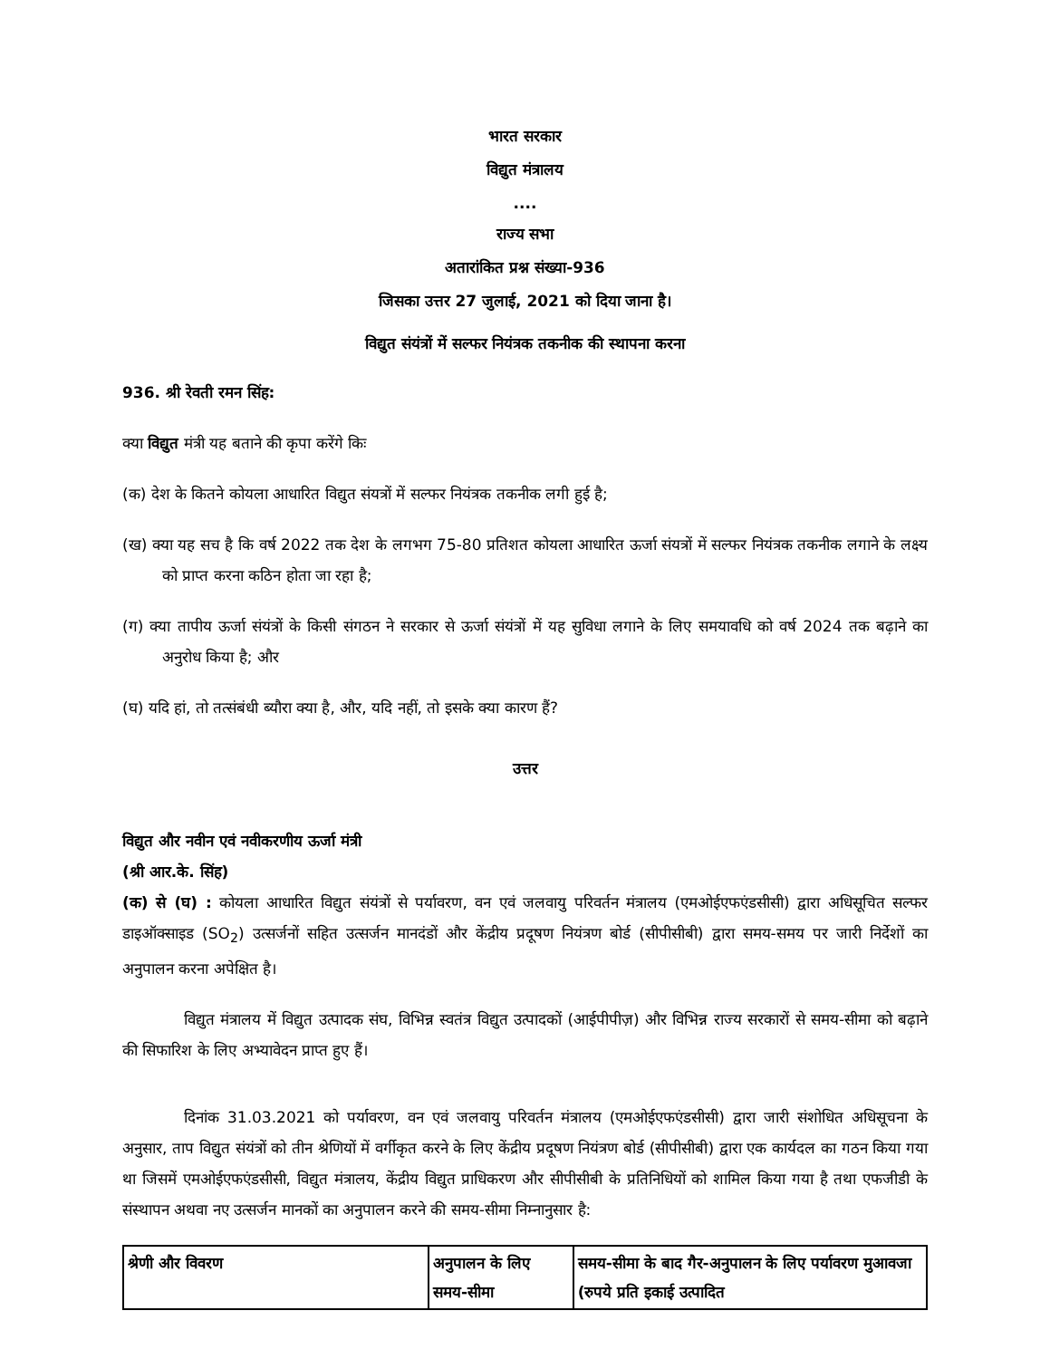भारत सरकार
विद्युत मंत्रालय
....
राज्य सभा
अतारांकित प्रश्न संख्या-936
जिसका उत्तर 27 जुलाई, 2021 को दिया जाना है।
विद्युत संयंत्रों में सल्फर नियंत्रक तकनीक की स्थापना करना
936. श्री रेवती रमन सिंह:
क्या विद्युत मंत्री यह बताने की कृपा करेंगे किः
(क) देश के कितने कोयला आधारित विद्युत संयत्रों में सल्फर नियंत्रक तकनीक लगी हुई है;
(ख) क्या यह सच है कि वर्ष 2022 तक देश के लगभग 75-80 प्रतिशत कोयला आधारित ऊर्जा संयत्रों में सल्फर नियंत्रक तकनीक लगाने के लक्ष्य को प्राप्त करना कठिन होता जा रहा है;
(ग) क्या तापीय ऊर्जा संयंत्रों के किसी संगठन ने सरकार से ऊर्जा संयंत्रों में यह सुविधा लगाने के लिए समयावधि को वर्ष 2024 तक बढ़ाने का अनुरोध किया है; और
(घ) यदि हां, तो तत्संबंधी ब्यौरा क्या है, और, यदि नहीं, तो इसके क्या कारण हैं?
उत्तर
विद्युत और नवीन एवं नवीकरणीय ऊर्जा मंत्री
(श्री आर.के. सिंह)
(क) से (घ) : कोयला आधारित विद्युत संयंत्रों से पर्यावरण, वन एवं जलवायु परिवर्तन मंत्रालय (एमओईएफएंडसीसी) द्वारा अधिसूचित सल्फर डाइऑक्साइड (SO<sub>2</sub>) उत्सर्जनों सहित उत्सर्जन मानदंडों और केंद्रीय प्रदूषण नियंत्रण बोर्ड (सीपीसीबी) द्वारा समय-समय पर जारी निर्देशों का अनुपालन करना अपेक्षित है।
विद्युत मंत्रालय में विद्युत उत्पादक संघ, विभिन्न स्वतंत्र विद्युत उत्पादकों (आईपीपीज़) और विभिन्न राज्य सरकारों से समय-सीमा को बढ़ाने की सिफारिश के लिए अभ्यावेदन प्राप्त हुए हैं।
दिनांक 31.03.2021 को पर्यावरण, वन एवं जलवायु परिवर्तन मंत्रालय (एमओईएफएंडसीसी) द्वारा जारी संशोधित अधिसूचना के अनुसार, ताप विद्युत संयंत्रों को तीन श्रेणियों में वर्गीकृत करने के लिए केंद्रीय प्रदूषण नियंत्रण बोर्ड (सीपीसीबी) द्वारा एक कार्यदल का गठन किया गया था जिसमें एमओईएफएंडसीसी, विद्युत मंत्रालय, केंद्रीय विद्युत प्राधिकरण और सीपीसीबी के प्रतिनिधियों को शामिल किया गया है तथा एफजीडी के संस्थापन अथवा नए उत्सर्जन मानकों का अनुपालन करने की समय-सीमा निम्नानुसार है:
| श्रेणी और विवरण | अनुपालन के लिए समय-सीमा | समय-सीमा के बाद गैर-अनुपालन के लिए पर्यावरण मुआवजा (रुपये प्रति इकाई उत्पादित |
| --- | --- | --- |